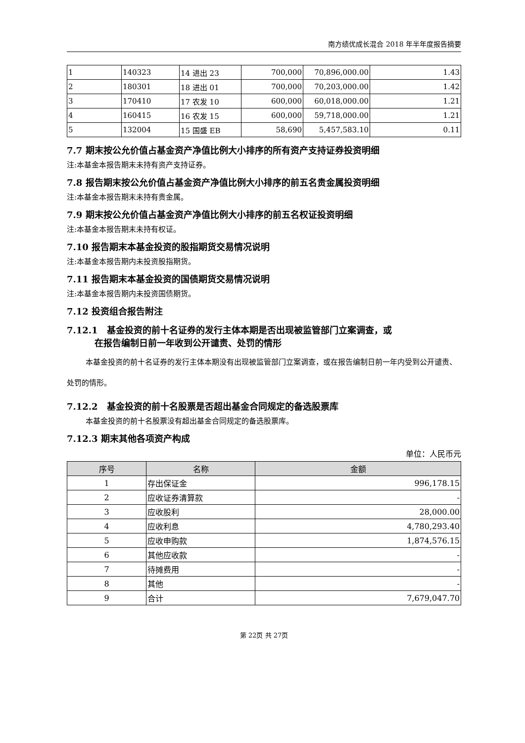南方绩优成长混合 2018 年半年度报告摘要
| 1 | 140323 | 14 进出 23 | 700,000 | 70,896,000.00 | 1.43 |
| 2 | 180301 | 18 进出 01 | 700,000 | 70,203,000.00 | 1.42 |
| 3 | 170410 | 17 农发 10 | 600,000 | 60,018,000.00 | 1.21 |
| 4 | 160415 | 16 农发 15 | 600,000 | 59,718,000.00 | 1.21 |
| 5 | 132004 | 15 国盛 EB | 58,690 | 5,457,583.10 | 0.11 |
7.7 期末按公允价值占基金资产净值比例大小排序的所有资产支持证券投资明细
注:本基金本报告期末未持有资产支持证券。
7.8 报告期末按公允价值占基金资产净值比例大小排序的前五名贵金属投资明细
注:本基金本报告期末未持有贵金属。
7.9 期末按公允价值占基金资产净值比例大小排序的前五名权证投资明细
注:本基金本报告期末未持有权证。
7.10 报告期末本基金投资的股指期货交易情况说明
注:本基金本报告期内未投资股指期货。
7.11 报告期末本基金投资的国债期货交易情况说明
注:本基金本报告期内未投资国债期货。
7.12 投资组合报告附注
7.12.1　基金投资的前十名证券的发行主体本期是否出现被监管部门立案调查，或
在报告编制日前一年收到公开谴责、处罚的情形
本基金投资的前十名证券的发行主体本期没有出现被监管部门立案调查，或在报告编制日前一年内受到公开谴责、处罚的情形。
7.12.2　基金投资的前十名股票是否超出基金合同规定的备选股票库
本基金投资的前十名股票没有超出基金合同规定的备选股票库。
7.12.3 期末其他各项资产构成
单位：人民币元
| 序号 | 名称 | 金额 |
| --- | --- | --- |
| 1 | 存出保证金 | 996,178.15 |
| 2 | 应收证券清算款 | - |
| 3 | 应收股利 | 28,000.00 |
| 4 | 应收利息 | 4,780,293.40 |
| 5 | 应收申购款 | 1,874,576.15 |
| 6 | 其他应收款 | - |
| 7 | 待摊费用 | - |
| 8 | 其他 | - |
| 9 | 合计 | 7,679,047.70 |
第 22页 共 27页